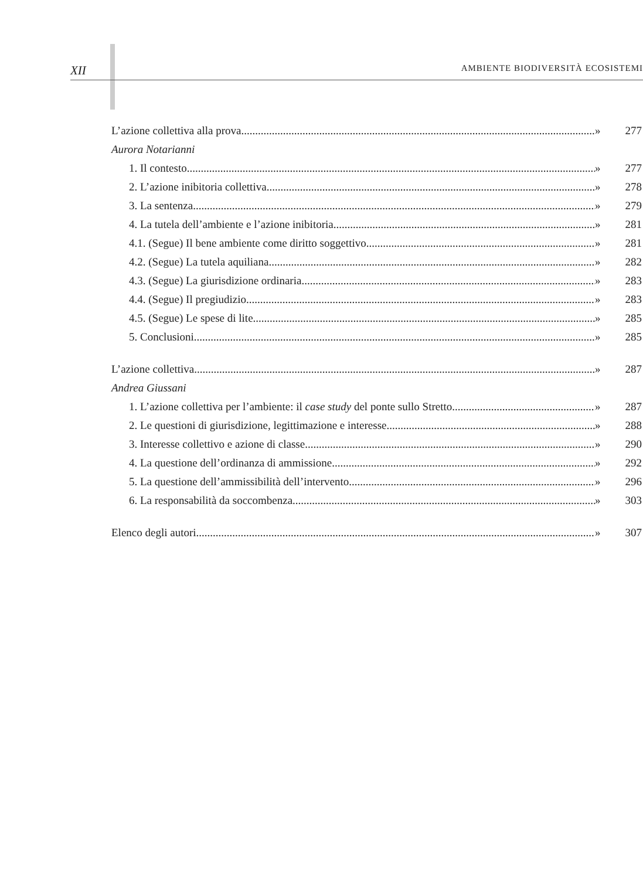XII AMBIENTE BIODIVERSITÀ ECOSISTEMI
L’azione collettiva alla prova » 277
Aurora Notarianni
1. Il contesto » 277
2. L’azione inibitoria collettiva » 278
3. La sentenza » 279
4. La tutela dell’ambiente e l’azione inibitoria » 281
4.1. (Segue) Il bene ambiente come diritto soggettivo » 281
4.2. (Segue) La tutela aquiliana » 282
4.3. (Segue) La giurisdizione ordinaria » 283
4.4. (Segue) Il pregiudizio » 283
4.5. (Segue) Le spese di lite » 285
5. Conclusioni » 285
L’azione collettiva » 287
Andrea Giussani
1. L’azione collettiva per l’ambiente: il case study del ponte sullo Stretto » 287
2. Le questioni di giurisdizione, legittimazione e interesse » 288
3. Interesse collettivo e azione di classe » 290
4. La questione dell’ordinanza di ammissione » 292
5. La questione dell’ammissibilità dell’intervento » 296
6. La responsabilità da soccombenza » 303
Elenco degli autori » 307